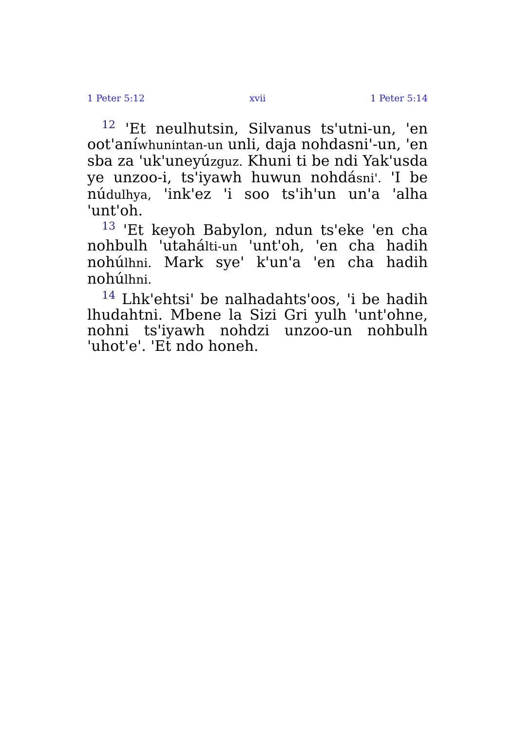1 Peter 5:12 xvii 1 Peter 5:14
<sup>12</sup> 'Et neulhutsin, Silvanus ts'utni-un, 'en oot'aníwhunintan-un unli, daja nohdasni'-un, 'en sba za 'uk'uneyúzguz. Khuni ti be ndi Yak'usda ye unzoo-i, ts'iyawh huwun nohdásni'. 'I be núdulhya, 'ink'ez 'i soo ts'ih'un un'a 'alha 'unt'oh.
<sup>13</sup> 'Et keyoh Babylon, ndun ts'eke 'en cha nohbulh 'utahálti-un 'unt'oh, 'en cha hadih nohúlhni. Mark sye' k'un'a 'en cha hadih nohúlhni.
<sup>14</sup> Lhk'ehtsi' be nalhadahts'oos, 'i be hadih lhudahtni. Mbene la Sizi Gri yulh 'unt'ohne, nohni ts'iyawh nohdzi unzoo-un nohbulh 'uhot'e'. 'Et ndo honeh.